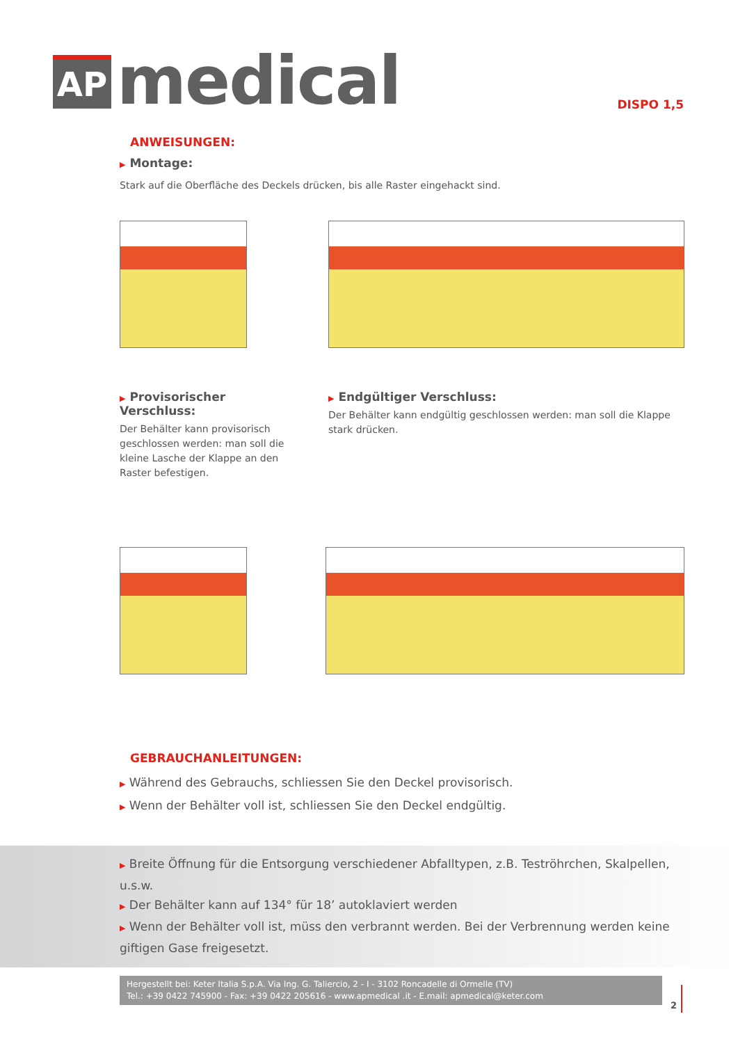AP
medical
DISPO 1,5
ANWEISUNGEN:
▶ Montage:
Stark auf die Oberfläche des Deckels drücken, bis alle Raster eingehackt sind.
▶ Provisorischer Verschluss:
Der Behälter kann provisorisch geschlossen werden: man soll die kleine Lasche der Klappe an den Raster befestigen.
▶ Endgültiger Verschluss:
Der Behälter kann endgültig geschlossen werden: man soll die Klappe stark drücken.
GEBRAUCHANLEITUNGEN:
▶ Während des Gebrauchs, schliessen Sie den Deckel provisorisch.
▶ Wenn der Behälter voll ist, schliessen Sie den Deckel endgültig.
▶ Breite Öffnung für die Entsorgung verschiedener Abfalltypen, z.B. Teströhrchen, Skalpellen, u.s.w.
▶ Der Behälter kann auf 134° für 18’ autoklaviert werden
▶ Wenn der Behälter voll ist, müss den verbrannt werden. Bei der Verbrennung werden keine giftigen Gase freigesetzt.
Hergestellt bei: Keter Italia S.p.A. Via Ing. G. Taliercio, 2 - I - 3102 Roncadelle di Ormelle (TV)
Tel.: +39 0422 745900 - Fax: +39 0422 205616 - www.apmedical .it - E.mail: apmedical@keter.com
2